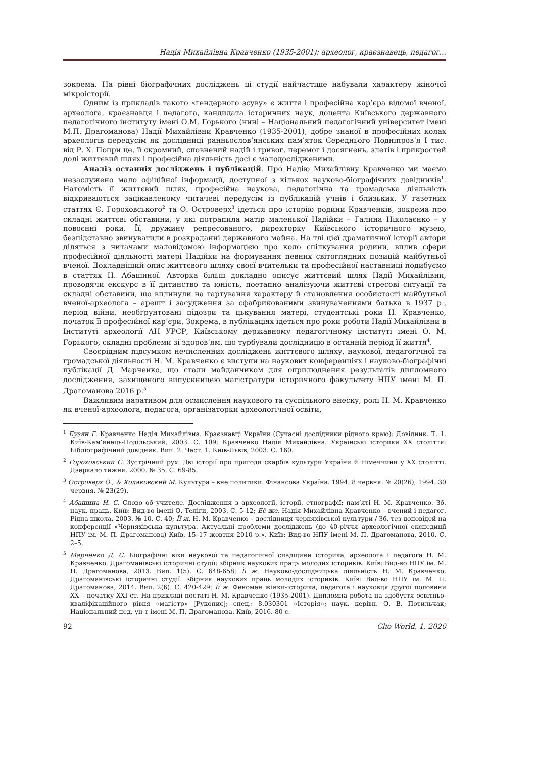Надія Михайлівна Кравченко (1935-2001): археолог, краєзнавець, педагог...
зокрема. На рівні біографічних досліджень ці студії найчастіше набували характеру жіночої мікроісторії.
Одним із прикладів такого «гендерного зсуву» є життя і професійна кар’єра відомої вченої, археолога, краєзнавця і педагога, кандидата історичних наук, доцента Київського державного педагогічного інституту імені О.М. Горького (нині – Національний педагогічний університет імені М.П. Драгоманова) Надії Михайлівни Кравченко (1935-2001), добре знаної в професійних колах археологів передусім як дослідниці ранньослов’янських пам’яток Середнього Подніпров’я I тис. від Р. Х. Попри це, її скромний, сповнений надій і тривог, перемог і досягнень, злетів і прикростей долі життєвий шлях і професійна діяльність досі є малодослідженими.
Аналіз останніх досліджень і публікацій. Про Надію Михайлівну Кравченко ми маємо незаслужено мало офіційної інформації, доступної з кількох науково-біографічних довідників<sup>1</sup>. Натомість її життєвий шлях, професійна наукова, педагогічна та громадська діяльність відкриваються зацікавленому читачеві передусім із публікацій учнів і близьких. У газетних статтях Є. Гороховського<sup>2</sup> та О. Островерх<sup>3</sup> ідеться про історію родини Кравченків, зокрема про складні життєві обставини, у які потрапила матір маленької Надійки – Галина Ніколаєнко – у повоєнні роки. Її, дружину репресованого, директорку Київського історичного музею, безпідставно звинуватили в розкраданні державного майна. На тлі цієї драматичної історії автори діляться з читачами маловідомою інформацією про коло спілкування родини, вплив сфери професійної діяльності матері Надійки на формування певних світоглядних позицій майбутньої вченої. Докладніший опис життєвого шляху своєї вчительки та професійної наставниці подибуємо в статтях Н. Абашиної. Авторка більш докладно описує життєвий шлях Надії Михайлівни, проводячи екскурс в її дитинство та юність, поетапно аналізуючи життєві стресові ситуації та складні обставини, що вплинули на гартування характеру й становлення особистості майбутньої вченої-археолога – арешт і засудження за сфабрикованими звинуваченнями батька в 1937 р., період війни, необґрунтовані підозри та цькування матері, студентські роки Н. Кравченко, початок її професійної кар’єри. Зокрема, в публікаціях ідеться про роки роботи Надії Михайлівни в Інституті археології АН УРСР, Київському державному педагогічному інституті імені О. М. Горького, складні проблеми зі здоров’ям, що турбували дослідницю в останній період її життя<sup>4</sup>.
Своєрідним підсумком нечисленних досліджень життєвого шляху, наукової, педагогічної та громадської діяльності Н. М. Кравченко є виступи на наукових конференціях і науково-біографічні публікації Д. Марченко, що стали майданчиком для оприлюднення результатів дипломного дослідження, захищеного випускницею магістратури історичного факультету НПУ імені М. П. Драгоманова 2016 р.<sup>5</sup>
Важливим наративом для осмислення наукового та суспільного внеску, ролі Н. М. Кравченко як вченої-археолога, педагога, організаторки археологічної освіти,
<sup>1</sup> Бузян Г. Кравченко Надія Михайлівна. Краєзнавці України (Сучасні дослідники рідного краю): Довідник. Т. 1. Київ-Кам’янець-Подільський, 2003. С. 109; Кравченко Надія Михайлівна. Українські історики ХХ століття: Бібліографічний довідник. Вип. 2. Част. 1. Київ-Львів, 2003. С. 160.
<sup>2</sup> Гороховський Є. Зустрічний рух: Дві історії про пригоди скарбів культури України й Німеччини у ХХ столітті. Дзеркало тижня. 2000. № 35. С. 69-85.
<sup>3</sup> Островерх О., & Ходаковский М. Культура – вне политики. Фінансова Україна. 1994. 8 червня. № 20(26); 1994. 30 червня. № 23(29).
<sup>4</sup> Абашина Н. С. Слово об учителе. Дослідження з археології, історії, етнографії: пам’яті Н. М. Кравченко. Зб. наук. праць. Київ: Вид-во імені О. Теліги, 2003. С. 5-12; Её же. Надія Михайлівна Кравченко – вчений і педагог. Рідна школа. 2003. № 10. С. 40; Її ж. Н. М. Кравченко – дослідниця черняхівської культури / Зб. тез доповідей на конференції «Черняхівська культура. Актуальні проблеми досліджень (до 40-річчя археологічної експедиції НПУ ім. М. П. Драгоманова) Київ, 15–17 жовтня 2010 р.». Київ: Вид-во НПУ імені М. П. Драгоманова, 2010. С. 2–5.
<sup>5</sup> Марченко Д. С. Біографічні віхи наукової та педагогічної спадщини історика, археолога і педагога Н. М. Кравченко. Драгоманівські історичні студії: збірник наукових праць молодих істориків. Київ: Вид-во НПУ ім. М. П. Драгоманова, 2013. Вип. 1(5). С. 648-658; Її ж. Науково-дослідницька діяльність Н. М. Кравченко. Драгоманівські історичні студії: збірник наукових праць молодих істориків. Київ: Вид-во НПУ ім. М. П. Драгоманова, 2014. Вип. 2(6). С. 420-429; Її ж. Феномен жінки-історика, педагога і науковця другої половини ХХ – початку ХХІ ст. На прикладі постаті Н. М. Кравченко (1935-2001). Дипломна робота на здобуття освітньо-кваліфікаційного рівня «магістр» [Рукопис]; спец.: 8.030301 «Історія»; наук. керівн. О. В. Потильчак; Національний пед. ун-т імені М. П. Драгоманова. Київ, 2016. 80 с.
92 Clio World, 1, 2020